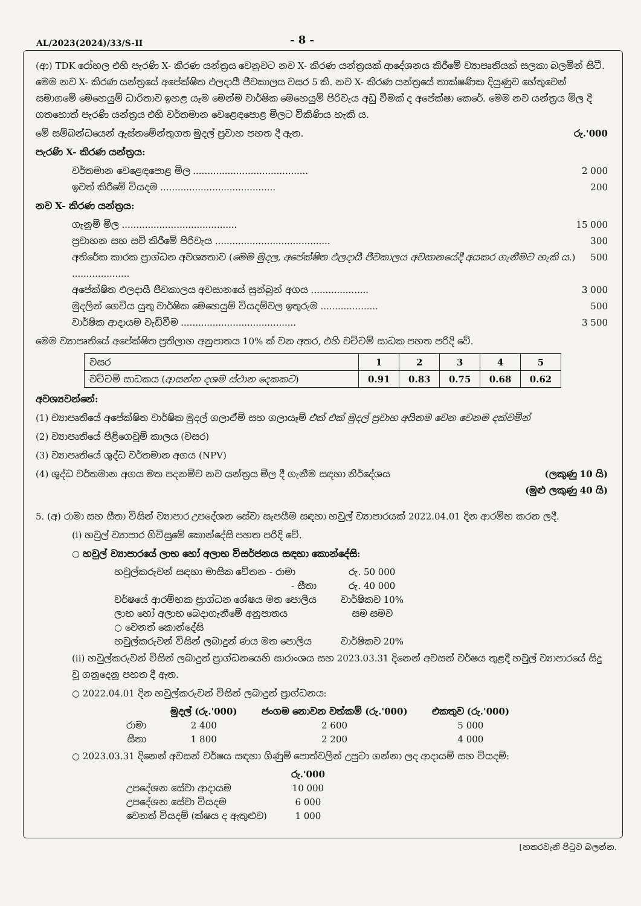AL/2023(2024)/33/S-II
- 8 -
(ආ) TDK රෝහල එහි පැරණි X- කිරණ යන්ත්‍රය වෙනුවට නව X- කිරණ යන්ත්‍රයක් ආදේශනය කිරීමේ ව්‍යාපෘතියක් සලකා බලමින් සිටී. මෙම නව X- කිරණ යන්ත්‍රයේ අපේක්ෂිත ඵලදායී ජීවකාලය වසර 5 කි. නව X- කිරණ යන්ත්‍රයේ තාක්ෂණික දියුණුව හේතුවෙන් සමාගමේ මෙහෙයුම් ධාරිතාව ඉහළ යෑම මෙන්ම වාර්ෂික මෙහෙයුම් පිරිවැය අඩු වීමක් ද අපේක්ෂා කෙරේ. මෙම නව යන්ත්‍රය මිල දී ගතහොත් පැරණි යන්ත්‍රය එහි වර්තමාන වෙළෙඳපොළ මිලට විකිණිය හැකි ය.
මේ සම්බන්ධයෙන් ඇස්තමේන්තුගත මුදල් ප්‍රවාහ පහත දී ඇත. රු.'000
පැරණි X- කිරණ යන්ත්‍රය:
වර්තමාන වෙළෙඳපොළ මිල ........................................ 2 000
ඉවත් කිරීමේ වියදම ........................................ 200
නව X- කිරණ යන්ත්‍රය:
ගැනුම් මිල ........................................ 15 000
ප්‍රවාහන සහ සවි කිරීමේ පිරිවැය ........................................ 300
අතිරේක කාරක ප්‍රාග්ධන අවශ්‍යතාව (මෙම මුදල, අපේක්ෂිත ඵලදායී ජීවකාලය අවසානයේදී අයකර ගැනීමට හැකි ය.) .................... 500
අපේක්ෂිත ඵලදායී ජීවකාලය අවසානයේ සුන්බුන් අගය .................... 3 000
මුදලින් ගෙවිය යුතු වාර්ෂික මෙහෙයුම් වියදම්වල ඉතුරුම .................... 500
වාර්ෂික ආදායම වැඩිවීම ........................................ 3 500
මෙම ව්‍යාපෘතියේ අපේක්ෂිත ප්‍රතිලාභ අනුපාතය 10% ක් වන අතර, එහි වට්ටම් සාධක පහත පරිදි වේ.
| වසර | 1 | 2 | 3 | 4 | 5 |
| වට්ටම් සාධකය ( ආසන්න දශම ස්ථාන දෙකකට ) | 0.91 | 0.83 | 0.75 | 0.68 | 0.62 |
අවශ්‍යවන්නේ:
(1) ව්‍යාපෘතියේ අපේක්ෂිත වාර්ෂික මුදල් ගලාඒම් සහ ගලායෑම් එක් එක් මුදල් ප්‍රවාහ අයිතම වෙන වෙනම දක්වමින්
(2) ව්‍යාපෘතියේ පිළිගෙවුම් කාලය (වසර)
(3) ව්‍යාපෘතියේ ශුද්ධ වර්තමාන අගය (NPV)
(4) ශුද්ධ වර්තමාන අගය මත පදනම්ව නව යන්ත්‍රය මිල දී ගැනීම සඳහා නිර්දේශය (ලකුණු 10 යි)
(මුළු ලකුණු 40 යි)
5. (අ) රාමා සහ සීතා විසින් ව්‍යාපාර උපදේශන සේවා සැපයීම සඳහා හවුල් ව්‍යාපාරයක් 2022.04.01 දින ආරම්භ කරන ලදී.
(i) හවුල් ව්‍යාපාර ගිවිසුමේ කොන්දේසි පහත පරිදි වේ.
○ හවුල් ව්‍යාපාරයේ ලාභ හෝ අලාභ විසර්ජනය සඳහා කොන්දේසි:
| හවුල්කරුවන් සඳහා මාසික වේතන - රාමා | රු. 50 000 |
| - සීතා | රු. 40 000 |
| වර්ෂයේ ආරම්භක ප්‍රාග්ධන ශේෂය මත පොලිය | වාර්ෂිකව 10% |
| ලාභ හෝ අලාභ බෙදාගැනීමේ අනුපාතය | සම සමව |
| ○ වෙනත් කොන්දේසි | |
| හවුල්කරුවන් විසින් ලබාදුන් ණය මත පොලිය | වාර්ෂිකව 20% |
(ii) හවුල්කරුවන් විසින් ලබාදුන් ප්‍රාග්ධනයෙහි සාරාංශය සහ 2023.03.31 දිනෙන් අවසන් වර්ෂය තුළදී හවුල් ව්‍යාපාරයේ සිදු වූ ගනුදෙනු පහත දී ඇත.
○ 2022.04.01 දින හවුල්කරුවන් විසින් ලබාදුන් ප්‍රාග්ධනය:
| | මුදල් (රු.'000) | ජංගම නොවන වත්කම් (රු.'000) | එකතුව (රු.'000) |
| --- | --- | --- | --- |
| රාමා | 2 400 | 2 600 | 5 000 |
| සීතා | 1 800 | 2 200 | 4 000 |
○ 2023.03.31 දිනෙන් අවසන් වර්ෂය සඳහා ගිණුම් පොත්වලින් උපුටා ගන්නා ලද ආදායම් සහ වියදම්:
| | රු.'000 |
| --- | --- |
| උපදේශන සේවා ආදායම | 10 000 |
| උපදේශන සේවා වියදම | 6 000 |
| වෙනත් වියදම් (ක්ෂය ද ඇතුළුව) | 1 000 |
[හතරවැනි පිටුව බලන්න.